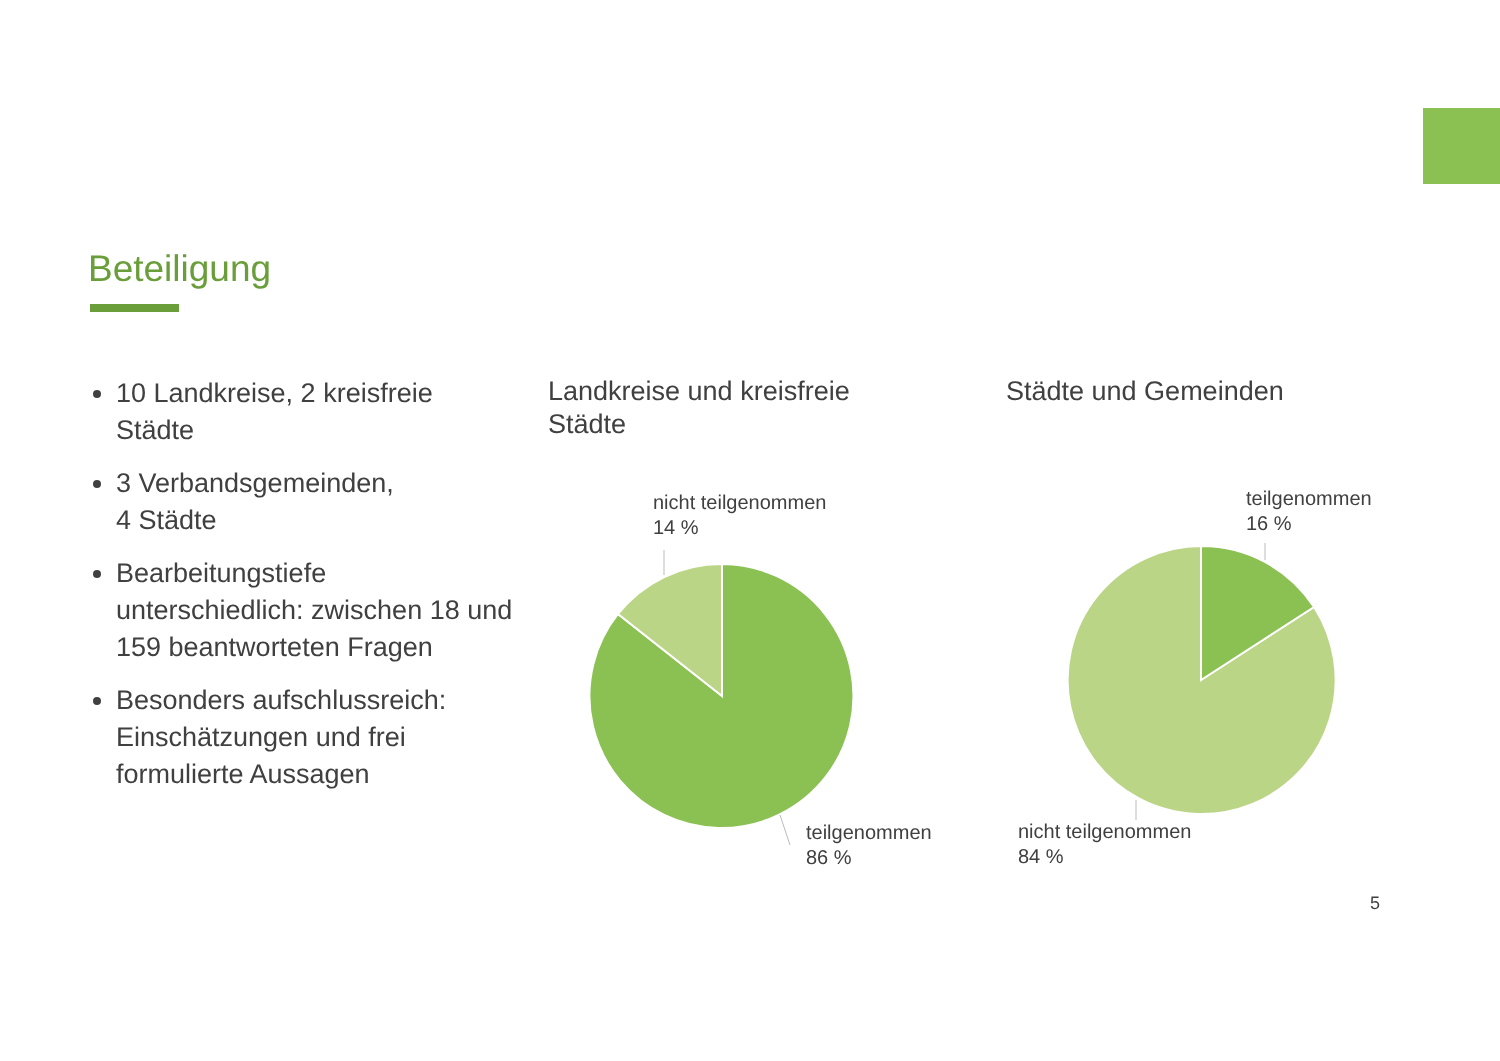Beteiligung
10 Landkreise, 2 kreisfreie Städte
3 Verbandsgemeinden,
4 Städte
Bearbeitungstiefe unterschiedlich: zwischen 18 und 159 beantworteten Fragen
Besonders aufschlussreich: Einschätzungen und frei formulierte Aussagen
Landkreise und kreisfreie
Städte
Städte und Gemeinden
nicht teilgenommen
14 %
teilgenommen
86 %
teilgenommen
16 %
nicht teilgenommen
84 %
5